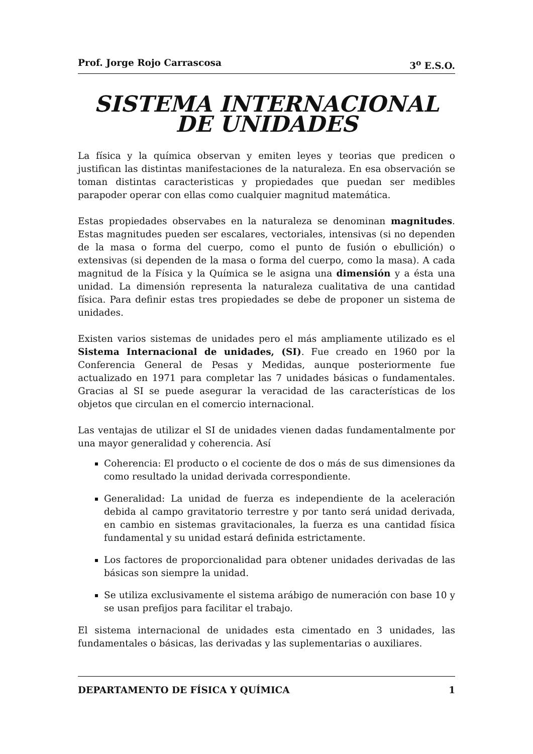Prof. Jorge Rojo Carrascosa 3<sup>o</sup> E.S.O.
SISTEMA INTERNACIONAL
DE UNIDADES
La física y la química observan y emiten leyes y teorias que predicen o justifican las distintas manifestaciones de la naturaleza. En esa observación se toman distintas caracteristicas y propiedades que puedan ser medibles parapoder operar con ellas como cualquier magnitud matemática.
Estas propiedades observabes en la naturaleza se denominan magnitudes. Estas magnitudes pueden ser escalares, vectoriales, intensivas (si no dependen de la masa o forma del cuerpo, como el punto de fusión o ebullición) o extensivas (si dependen de la masa o forma del cuerpo, como la masa). A cada magnitud de la Física y la Química se le asigna una dimensión y a ésta una unidad. La dimensión representa la naturaleza cualitativa de una cantidad física. Para definir estas tres propiedades se debe de proponer un sistema de unidades.
Existen varios sistemas de unidades pero el más ampliamente utilizado es el Sistema Internacional de unidades, (SI). Fue creado en 1960 por la Conferencia General de Pesas y Medidas, aunque posteriormente fue actualizado en 1971 para completar las 7 unidades básicas o fundamentales. Gracias al SI se puede asegurar la veracidad de las características de los objetos que circulan en el comercio internacional.
Las ventajas de utilizar el SI de unidades vienen dadas fundamentalmente por una mayor generalidad y coherencia. Así
Coherencia: El producto o el cociente de dos o más de sus dimensiones da como resultado la unidad derivada correspondiente.
Generalidad: La unidad de fuerza es independiente de la aceleración debida al campo gravitatorio terrestre y por tanto será unidad derivada, en cambio en sistemas gravitacionales, la fuerza es una cantidad física fundamental y su unidad estará definida estrictamente.
Los factores de proporcionalidad para obtener unidades derivadas de las básicas son siempre la unidad.
Se utiliza exclusivamente el sistema arábigo de numeración con base 10 y se usan prefijos para facilitar el trabajo.
El sistema internacional de unidades esta cimentado en 3 unidades, las fundamentales o básicas, las derivadas y las suplementarias o auxiliares.
DEPARTAMENTO DE FÍSICA Y QUÍMICA 1